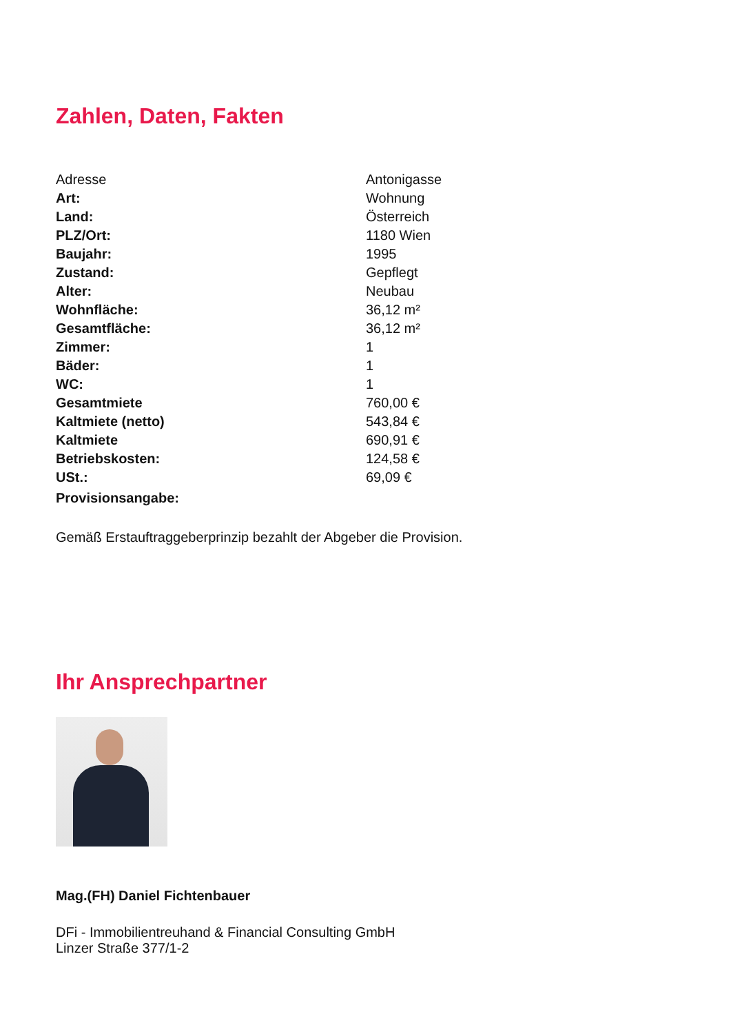Zahlen, Daten, Fakten
| Adresse | Antonigasse |
| Art: | Wohnung |
| Land: | Österreich |
| PLZ/Ort: | 1180 Wien |
| Baujahr: | 1995 |
| Zustand: | Gepflegt |
| Alter: | Neubau |
| Wohnfläche: | 36,12 m² |
| Gesamtfläche: | 36,12 m² |
| Zimmer: | 1 |
| Bäder: | 1 |
| WC: | 1 |
| Gesamtmiete | 760,00 € |
| Kaltmiete (netto) | 543,84 € |
| Kaltmiete | 690,91 € |
| Betriebskosten: | 124,58 € |
| USt.: | 69,09 € |
| Provisionsangabe: | |
Gemäß Erstauftraggeberprinzip bezahlt der Abgeber die Provision.
Ihr Ansprechpartner
Mag.(FH) Daniel Fichtenbauer
DFi - Immobilientreuhand & Financial Consulting GmbH
Linzer Straße 377/1-2